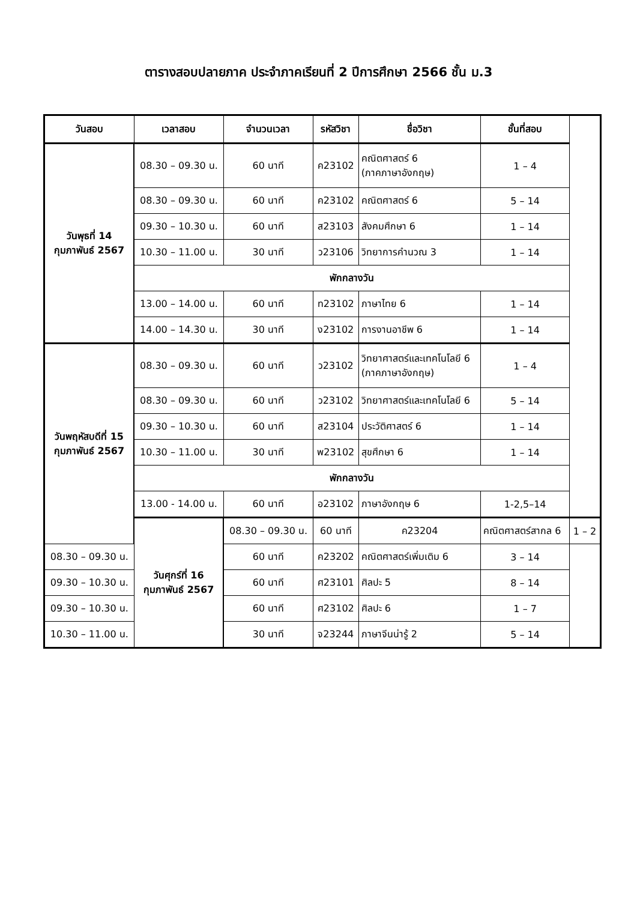ตารางสอบปลายภาค ประจำภาคเรียนที่ 2 ปีการศึกษา 2566 ชั้น ม.3
| วันสอบ | เวลาสอบ | จำนวนเวลา | รหัสวิชา | ชื่อวิชา | ชั้นที่สอบ | |
| --- | --- | --- | --- | --- | --- | --- |
| วันพุธที่ 14 กุมภาพันธ์ 2567 | 08.30 – 09.30 น. | 60 นาที | ค23102 | คณิตศาสตร์ 6 (ภาคภาษาอังกฤษ) | 1 – 4 | |
| | 08.30 – 09.30 น. | 60 นาที | ค23102 | คณิตศาสตร์ 6 | 5 – 14 | |
| | 09.30 – 10.30 น. | 60 นาที | ส23103 | สังคมศึกษา 6 | 1 – 14 | |
| | 10.30 – 11.00 น. | 30 นาที | ว23106 | วิทยาการคำนวณ 3 | 1 – 14 | |
| | พักกลางวัน | | | | | |
| | 13.00 – 14.00 น. | 60 นาที | ท23102 | ภาษาไทย 6 | 1 – 14 | |
| | 14.00 – 14.30 น. | 30 นาที | ง23102 | การงานอาชีพ 6 | 1 – 14 | |
| วันพฤหัสบดีที่ 15 กุมภาพันธ์ 2567 | 08.30 – 09.30 น. | 60 นาที | ว23102 | วิทยาศาสตร์และเทคโนโลยี 6 (ภาคภาษาอังกฤษ) | 1 – 4 | |
| | 08.30 – 09.30 น. | 60 นาที | ว23102 | วิทยาศาสตร์และเทคโนโลยี 6 | 5 – 14 | |
| | 09.30 – 10.30 น. | 60 นาที | ส23104 | ประวัติศาสตร์ 6 | 1 – 14 | |
| | 10.30 – 11.00 น. | 30 นาที | พ23102 | สุขศึกษา 6 | 1 – 14 | |
| | พักกลางวัน | | | | | |
| | 13.00 - 14.00 น. | 60 นาที | อ23102 | ภาษาอังกฤษ 6 | 1-2,5–14 | |
| | วันศุกร์ที่ 16 กุมภาพันธ์ 2567 | 08.30 – 09.30 น. | 60 นาที | ค23204 | คณิตศาสตร์สากล 6 | 1 – 2 |
| 08.30 – 09.30 น. | | 60 นาที | ค23202 | คณิตศาสตร์เพิ่มเติม 6 | 3 – 14 | |
| 09.30 – 10.30 น. | | 60 นาที | ศ23101 | ศิลปะ 5 | 8 – 14 | |
| 09.30 – 10.30 น. | | 60 นาที | ศ23102 | ศิลปะ 6 | 1 – 7 | |
| 10.30 – 11.00 น. | | 30 นาที | จ23244 | ภาษาจีนน่ารู้ 2 | 5 – 14 | |